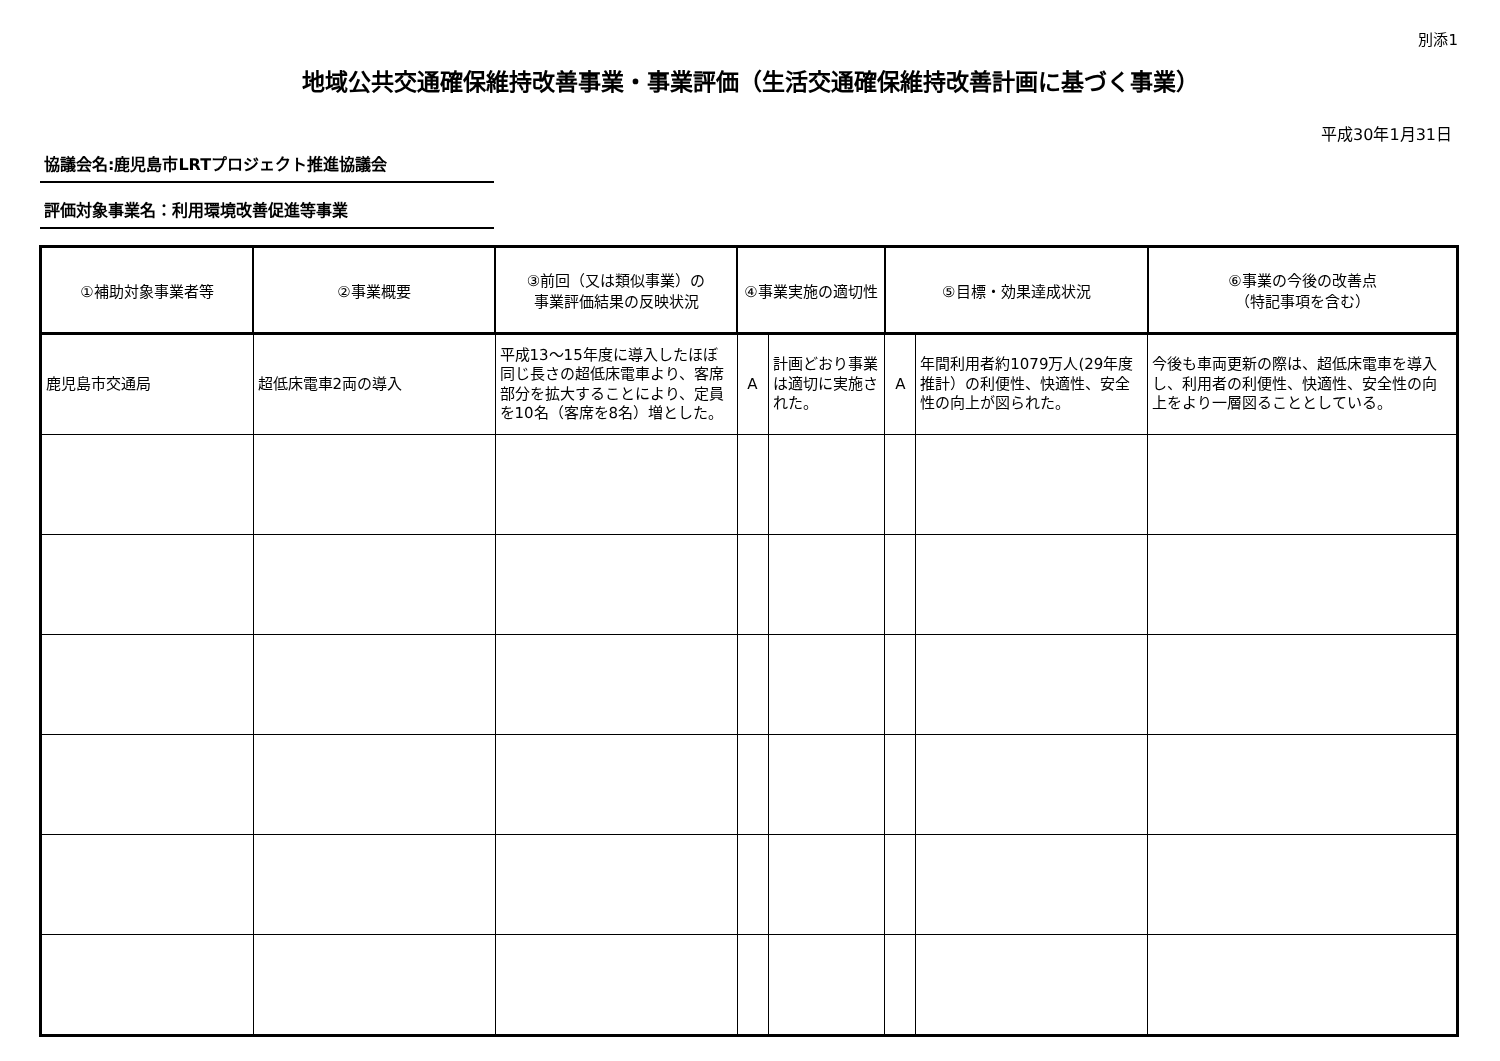別添1
地域公共交通確保維持改善事業・事業評価（生活交通確保維持改善計画に基づく事業）
平成30年1月31日
協議会名:鹿児島市LRTプロジェクト推進協議会
評価対象事業名：利用環境改善促進等事業
| ①補助対象事業者等 | ②事業概要 | ③前回（又は類似事業）の 事業評価結果の反映状況 | ④事業実施の適切性 | | ⑤目標・効果達成状況 | | ⑥事業の今後の改善点 （特記事項を含む） |
| --- | --- | --- | --- | --- | --- | --- | --- |
| 鹿児島市交通局 | 超低床電車2両の導入 | 平成13～15年度に導入したほぼ同じ長さの超低床電車より、客席部分を拡大することにより、定員を10名（客席を8名）増とした。 | A | 計画どおり事業は適切に実施された。 | A | 年間利用者約1079万人(29年度推計）の利便性、快適性、安全性の向上が図られた。 | 今後も車両更新の際は、超低床電車を導入し、利用者の利便性、快適性、安全性の向上をより一層図ることとしている。 |